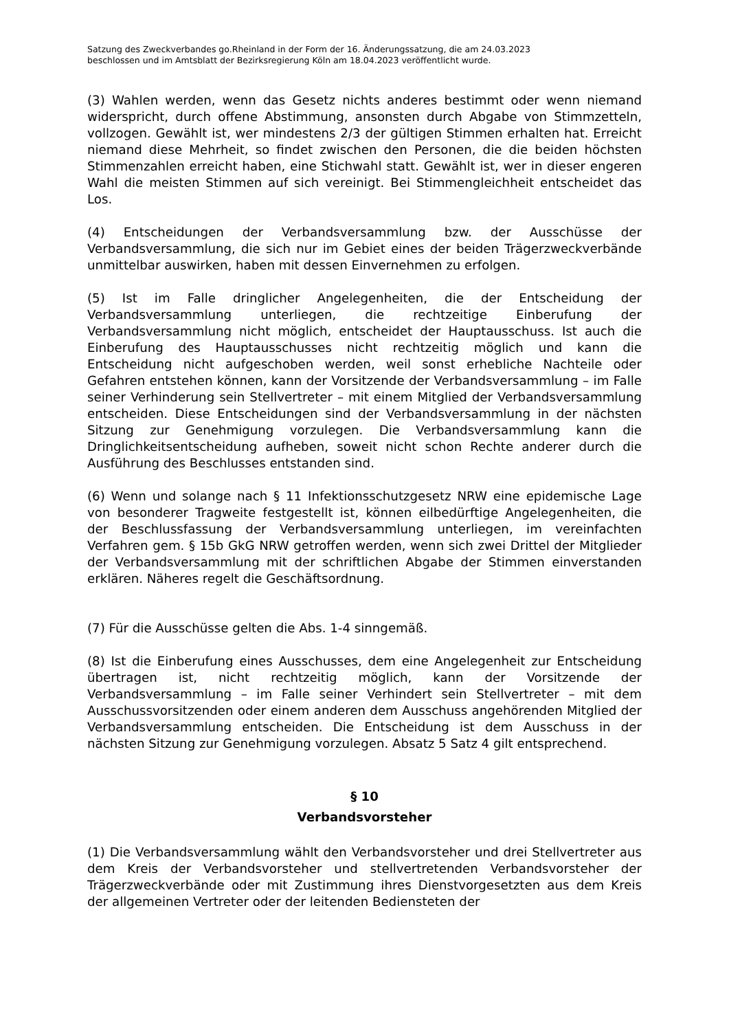Satzung des Zweckverbandes go.Rheinland in der Form der 16. Änderungssatzung, die am 24.03.2023
beschlossen und im Amtsblatt der Bezirksregierung Köln am 18.04.2023 veröffentlicht wurde.
(3) Wahlen werden, wenn das Gesetz nichts anderes bestimmt oder wenn niemand widerspricht, durch offene Abstimmung, ansonsten durch Abgabe von Stimmzetteln, vollzogen. Gewählt ist, wer mindestens 2/3 der gültigen Stimmen erhalten hat. Erreicht niemand diese Mehrheit, so findet zwischen den Personen, die die beiden höchsten Stimmenzahlen erreicht haben, eine Stichwahl statt. Gewählt ist, wer in dieser engeren Wahl die meisten Stimmen auf sich vereinigt. Bei Stimmengleichheit entscheidet das Los.
(4) Entscheidungen der Verbandsversammlung bzw. der Ausschüsse der Verbandsversammlung, die sich nur im Gebiet eines der beiden Trägerzweckverbände unmittelbar auswirken, haben mit dessen Einvernehmen zu erfolgen.
(5) Ist im Falle dringlicher Angelegenheiten, die der Entscheidung der Verbandsversammlung unterliegen, die rechtzeitige Einberufung der Verbandsversammlung nicht möglich, entscheidet der Hauptausschuss. Ist auch die Einberufung des Hauptausschusses nicht rechtzeitig möglich und kann die Entscheidung nicht aufgeschoben werden, weil sonst erhebliche Nachteile oder Gefahren entstehen können, kann der Vorsitzende der Verbandsversammlung – im Falle seiner Verhinderung sein Stellvertreter – mit einem Mitglied der Verbandsversammlung entscheiden. Diese Entscheidungen sind der Verbandsversammlung in der nächsten Sitzung zur Genehmigung vorzulegen. Die Verbandsversammlung kann die Dringlichkeitsentscheidung aufheben, soweit nicht schon Rechte anderer durch die Ausführung des Beschlusses entstanden sind.
(6) Wenn und solange nach § 11 Infektionsschutzgesetz NRW eine epidemische Lage von besonderer Tragweite festgestellt ist, können eilbedürftige Angelegenheiten, die der Beschlussfassung der Verbandsversammlung unterliegen, im vereinfachten Verfahren gem. § 15b GkG NRW getroffen werden, wenn sich zwei Drittel der Mitglieder der Verbandsversammlung mit der schriftlichen Abgabe der Stimmen einverstanden erklären. Näheres regelt die Geschäftsordnung.
(7) Für die Ausschüsse gelten die Abs. 1-4 sinngemäß.
(8) Ist die Einberufung eines Ausschusses, dem eine Angelegenheit zur Entscheidung übertragen ist, nicht rechtzeitig möglich, kann der Vorsitzende der Verbandsversammlung – im Falle seiner Verhindert sein Stellvertreter – mit dem Ausschussvorsitzenden oder einem anderen dem Ausschuss angehörenden Mitglied der Verbandsversammlung entscheiden. Die Entscheidung ist dem Ausschuss in der nächsten Sitzung zur Genehmigung vorzulegen. Absatz 5 Satz 4 gilt entsprechend.
§ 10
Verbandsvorsteher
(1) Die Verbandsversammlung wählt den Verbandsvorsteher und drei Stellvertreter aus dem Kreis der Verbandsvorsteher und stellvertretenden Verbandsvorsteher der Trägerzweckverbände oder mit Zustimmung ihres Dienstvorgesetzten aus dem Kreis der allgemeinen Vertreter oder der leitenden Bediensteten der